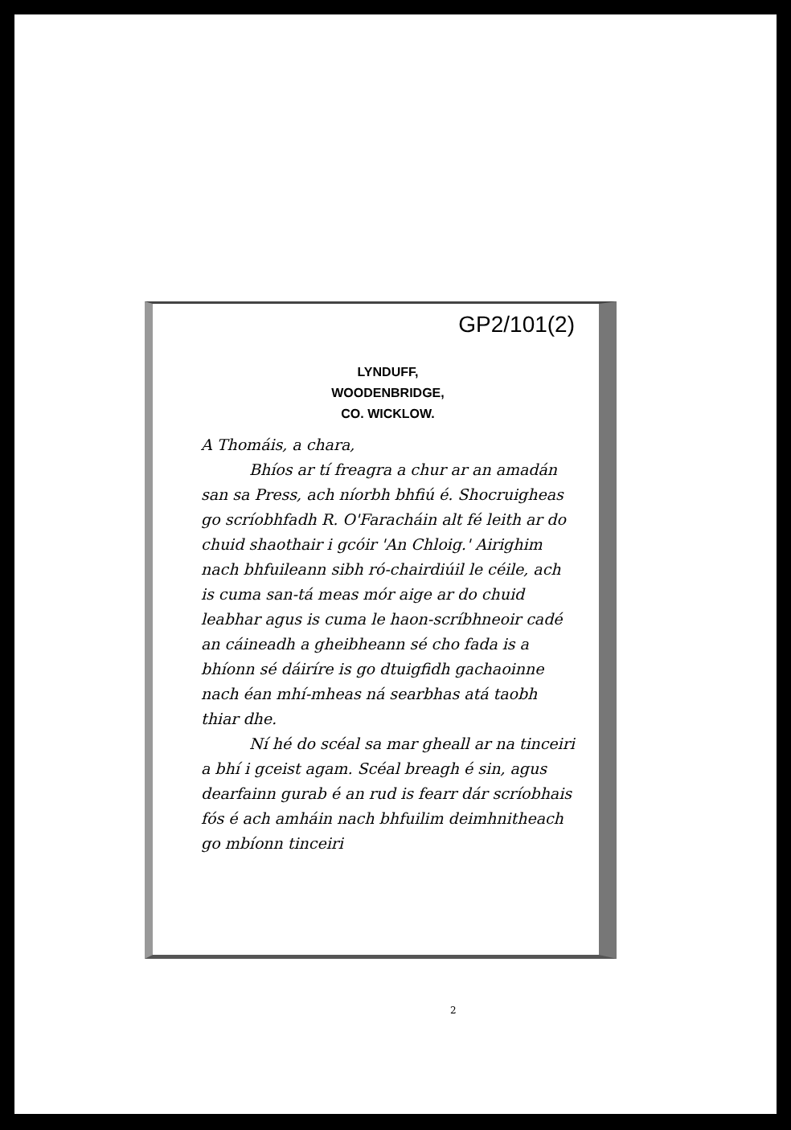GP2/101(2)
LYNDUFF,
WOODENBRIDGE,
CO. WICKLOW.
A Thomáis, a chara,
Bhíos ar tí freagra a chur ar an amadán san sa Press, ach níorbh bhfiú é. Shocruigheas go scríobhfadh R. O'Faracháin alt fé leith ar do chuid shaothair i gcóir 'An Chloig.' Airighim nach bhfuileann sibh ró-chairdiúil le céile, ach is cuma san-tá meas mór aige ar do chuid leabhar agus is cuma le haon-scríbhneoir cadé an cáineadh a gheibheann sé cho fada is a bhíonn sé dáiríre is go dtuigfidh gachaoinne nach éan mhí-mheas ná searbhas atá taobh thiar dhe.
Ní hé do scéal sa mar gheall ar na tinceiri a bhí i gceist agam. Scéal breagh é sin, agus dearfainn gurab é an rud is fearr dár scríobhais fós é ach amháin nach bhfuilim deimhnitheach go mbíonn tinceiri
2